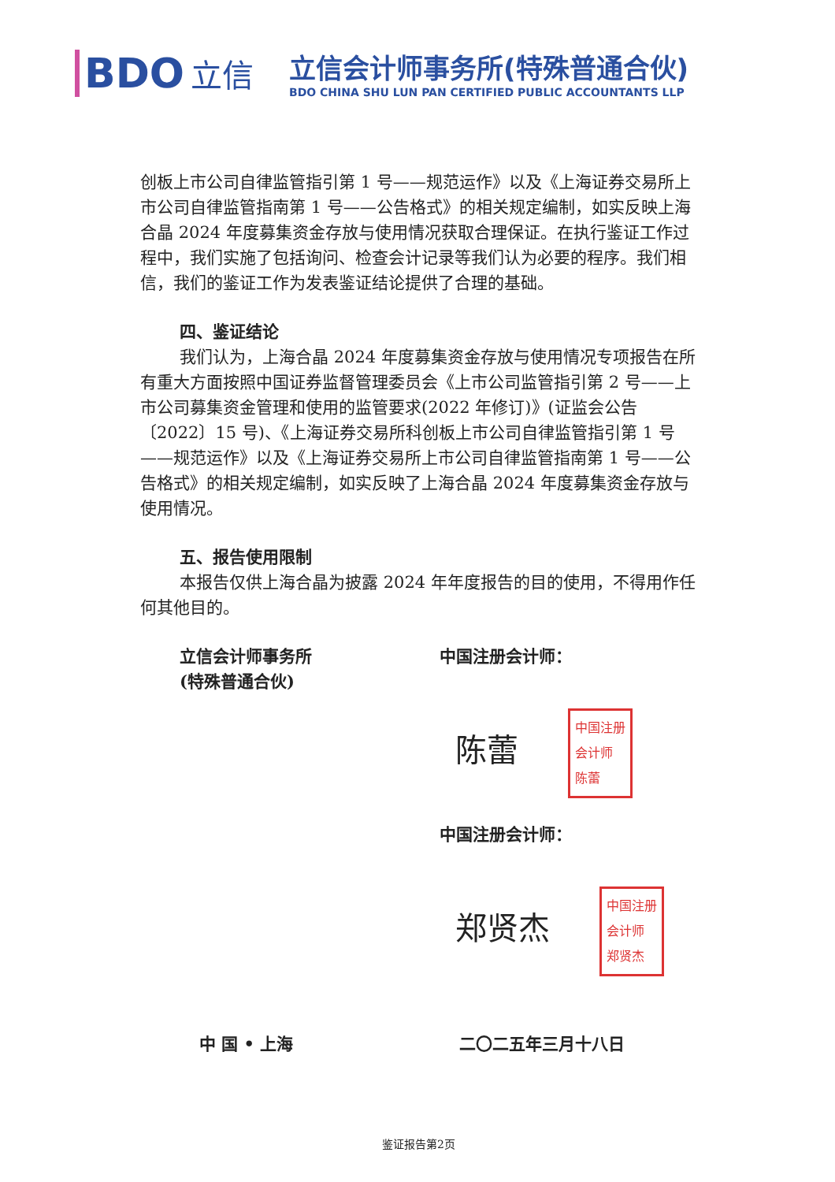BDO 立信
立信会计师事务所(特殊普通合伙)
BDO CHINA SHU LUN PAN CERTIFIED PUBLIC ACCOUNTANTS LLP
创板上市公司自律监管指引第 1 号——规范运作》以及《上海证券交易所上市公司自律监管指南第 1 号——公告格式》的相关规定编制，如实反映上海合晶 2024 年度募集资金存放与使用情况获取合理保证。在执行鉴证工作过程中，我们实施了包括询问、检查会计记录等我们认为必要的程序。我们相信，我们的鉴证工作为发表鉴证结论提供了合理的基础。
四、鉴证结论
我们认为，上海合晶 2024 年度募集资金存放与使用情况专项报告在所有重大方面按照中国证券监督管理委员会《上市公司监管指引第 2 号——上市公司募集资金管理和使用的监管要求(2022 年修订)》(证监会公告〔2022〕15 号)、《上海证券交易所科创板上市公司自律监管指引第 1 号——规范运作》以及《上海证券交易所上市公司自律监管指南第 1 号——公告格式》的相关规定编制，如实反映了上海合晶 2024 年度募集资金存放与使用情况。
五、报告使用限制
本报告仅供上海合晶为披露 2024 年年度报告的目的使用，不得用作任何其他目的。
立信会计师事务所
(特殊普通合伙)
中国注册会计师：
陈蕾 中国注册
会计师
陈蕾
中国注册会计师：
郑贤杰 中国注册
会计师
郑贤杰
中 国 • 上海 二〇二五年三月十八日
鉴证报告第2页